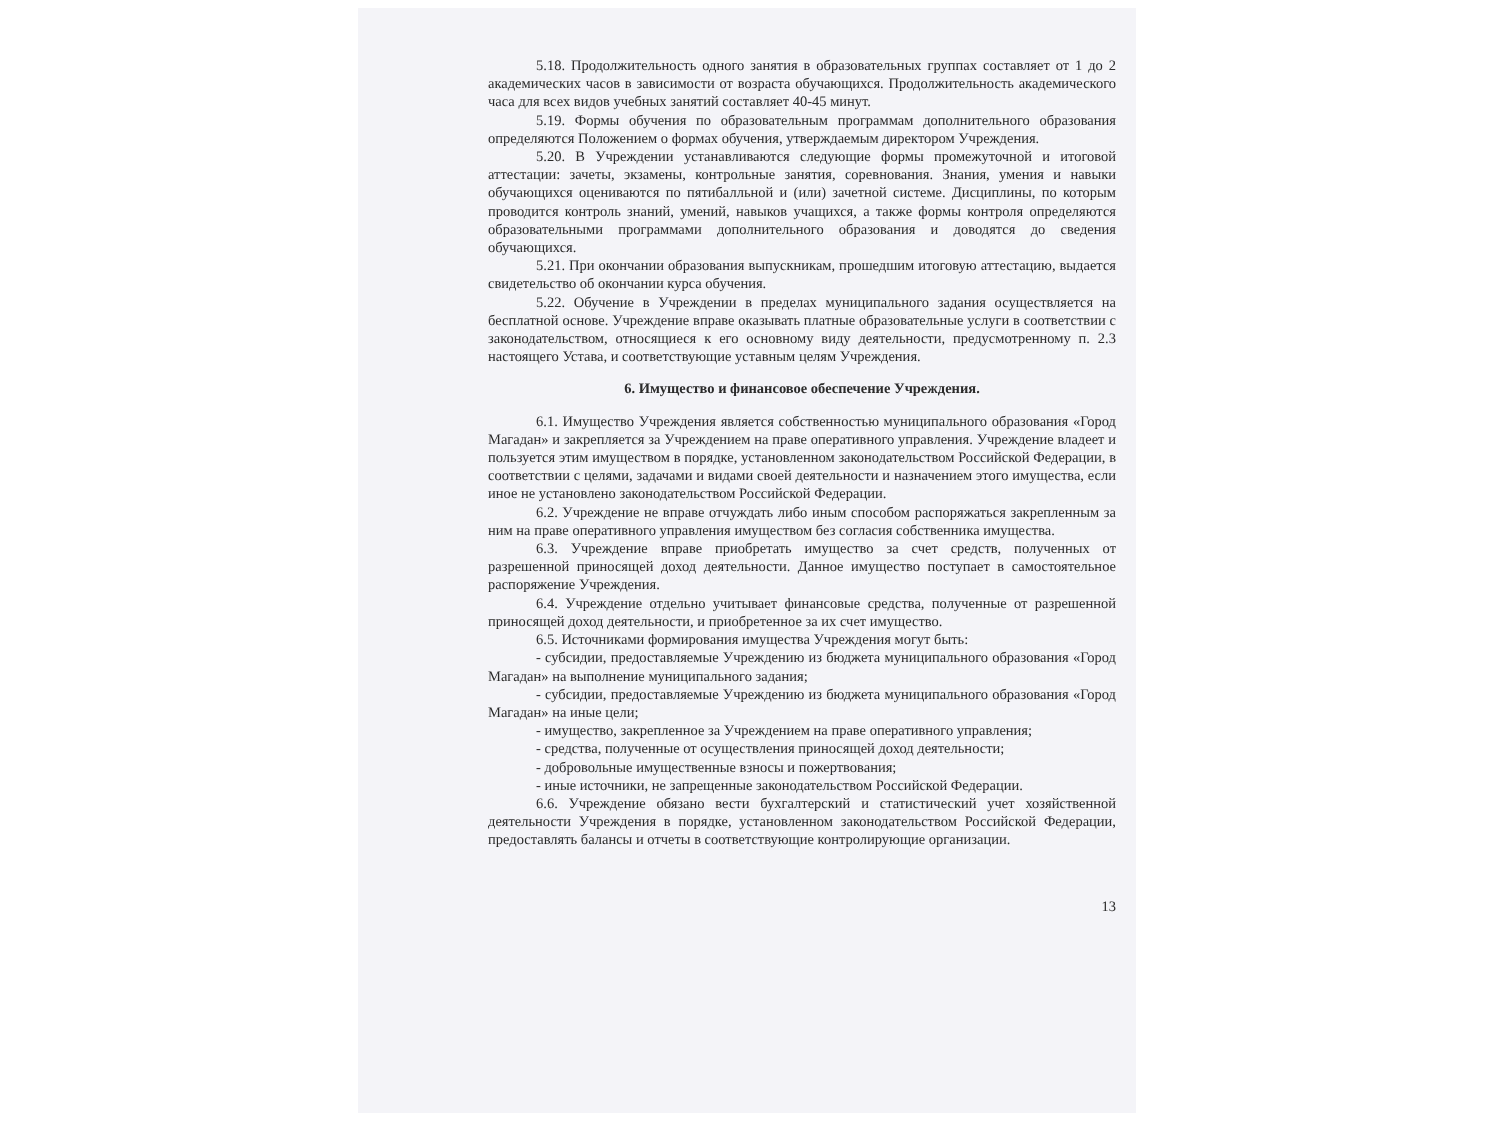5.18. Продолжительность одного занятия в образовательных группах составляет от 1 до 2 академических часов в зависимости от возраста обучающихся. Продолжительность академического часа для всех видов учебных занятий составляет 40-45 минут.
5.19. Формы обучения по образовательным программам дополнительного образования определяются Положением о формах обучения, утверждаемым директором Учреждения.
5.20. В Учреждении устанавливаются следующие формы промежуточной и итоговой аттестации: зачеты, экзамены, контрольные занятия, соревнования. Знания, умения и навыки обучающихся оцениваются по пятибалльной и (или) зачетной системе. Дисциплины, по которым проводится контроль знаний, умений, навыков учащихся, а также формы контроля определяются образовательными программами дополнительного образования и доводятся до сведения обучающихся.
5.21. При окончании образования выпускникам, прошедшим итоговую аттестацию, выдается свидетельство об окончании курса обучения.
5.22. Обучение в Учреждении в пределах муниципального задания осуществляется на бесплатной основе. Учреждение вправе оказывать платные образовательные услуги в соответствии с законодательством, относящиеся к его основному виду деятельности, предусмотренному п. 2.3 настоящего Устава, и соответствующие уставным целям Учреждения.
6. Имущество и финансовое обеспечение Учреждения.
6.1. Имущество Учреждения является собственностью муниципального образования «Город Магадан» и закрепляется за Учреждением на праве оперативного управления. Учреждение владеет и пользуется этим имуществом в порядке, установленном законодательством Российской Федерации, в соответствии с целями, задачами и видами своей деятельности и назначением этого имущества, если иное не установлено законодательством Российской Федерации.
6.2. Учреждение не вправе отчуждать либо иным способом распоряжаться закрепленным за ним на праве оперативного управления имуществом без согласия собственника имущества.
6.3. Учреждение вправе приобретать имущество за счет средств, полученных от разрешенной приносящей доход деятельности. Данное имущество поступает в самостоятельное распоряжение Учреждения.
6.4. Учреждение отдельно учитывает финансовые средства, полученные от разрешенной приносящей доход деятельности, и приобретенное за их счет имущество.
6.5. Источниками формирования имущества Учреждения могут быть:
- субсидии, предоставляемые Учреждению из бюджета муниципального образования «Город Магадан» на выполнение муниципального задания;
- субсидии, предоставляемые Учреждению из бюджета муниципального образования «Город Магадан» на иные цели;
- имущество, закрепленное за Учреждением на праве оперативного управления;
- средства, полученные от осуществления приносящей доход деятельности;
- добровольные имущественные взносы и пожертвования;
- иные источники, не запрещенные законодательством Российской Федерации.
6.6. Учреждение обязано вести бухгалтерский и статистический учет хозяйственной деятельности Учреждения в порядке, установленном законодательством Российской Федерации, предоставлять балансы и отчеты в соответствующие контролирующие организации.
13